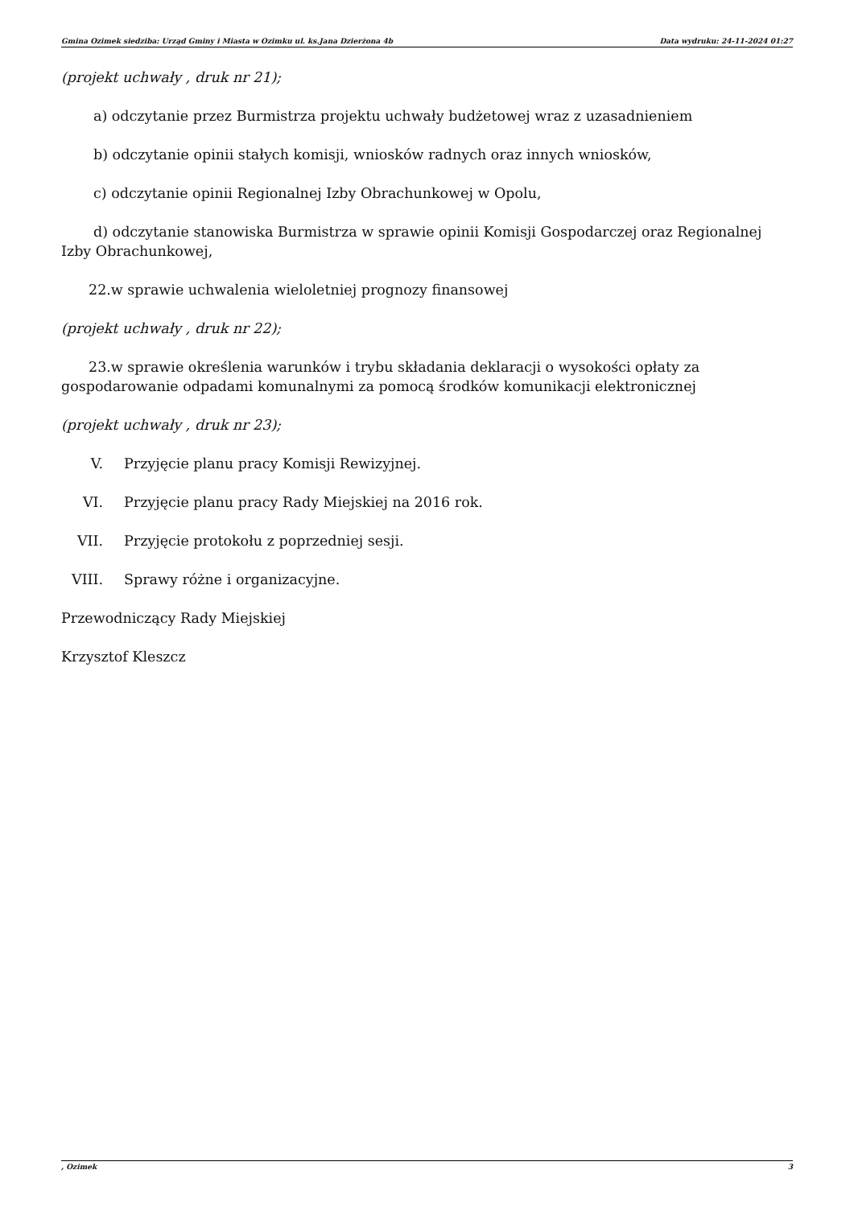Gmina Ozimek siedziba: Urząd Gminy i Miasta w Ozimku ul. ks.Jana Dzierżona 4b Data wydruku: 24-11-2024 01:27
(projekt uchwały , druk nr 21);
a) odczytanie przez Burmistrza projektu uchwały budżetowej wraz z uzasadnieniem
b) odczytanie opinii stałych komisji, wniosków radnych oraz innych wniosków,
c) odczytanie opinii Regionalnej Izby Obrachunkowej w Opolu,
d) odczytanie stanowiska Burmistrza w sprawie opinii Komisji Gospodarczej oraz Regionalnej Izby Obrachunkowej,
22.w sprawie uchwalenia wieloletniej prognozy finansowej
(projekt uchwały , druk nr 22);
23.w sprawie określenia warunków i trybu składania deklaracji o wysokości opłaty za gospodarowanie odpadami komunalnymi za pomocą środków komunikacji elektronicznej
(projekt uchwały , druk nr 23);
V. Przyjęcie planu pracy Komisji Rewizyjnej.
VI. Przyjęcie planu pracy Rady Miejskiej na 2016 rok.
VII. Przyjęcie protokołu z poprzedniej sesji.
VIII. Sprawy różne i organizacyjne.
Przewodniczący Rady Miejskiej
Krzysztof Kleszcz
, Ozimek 3